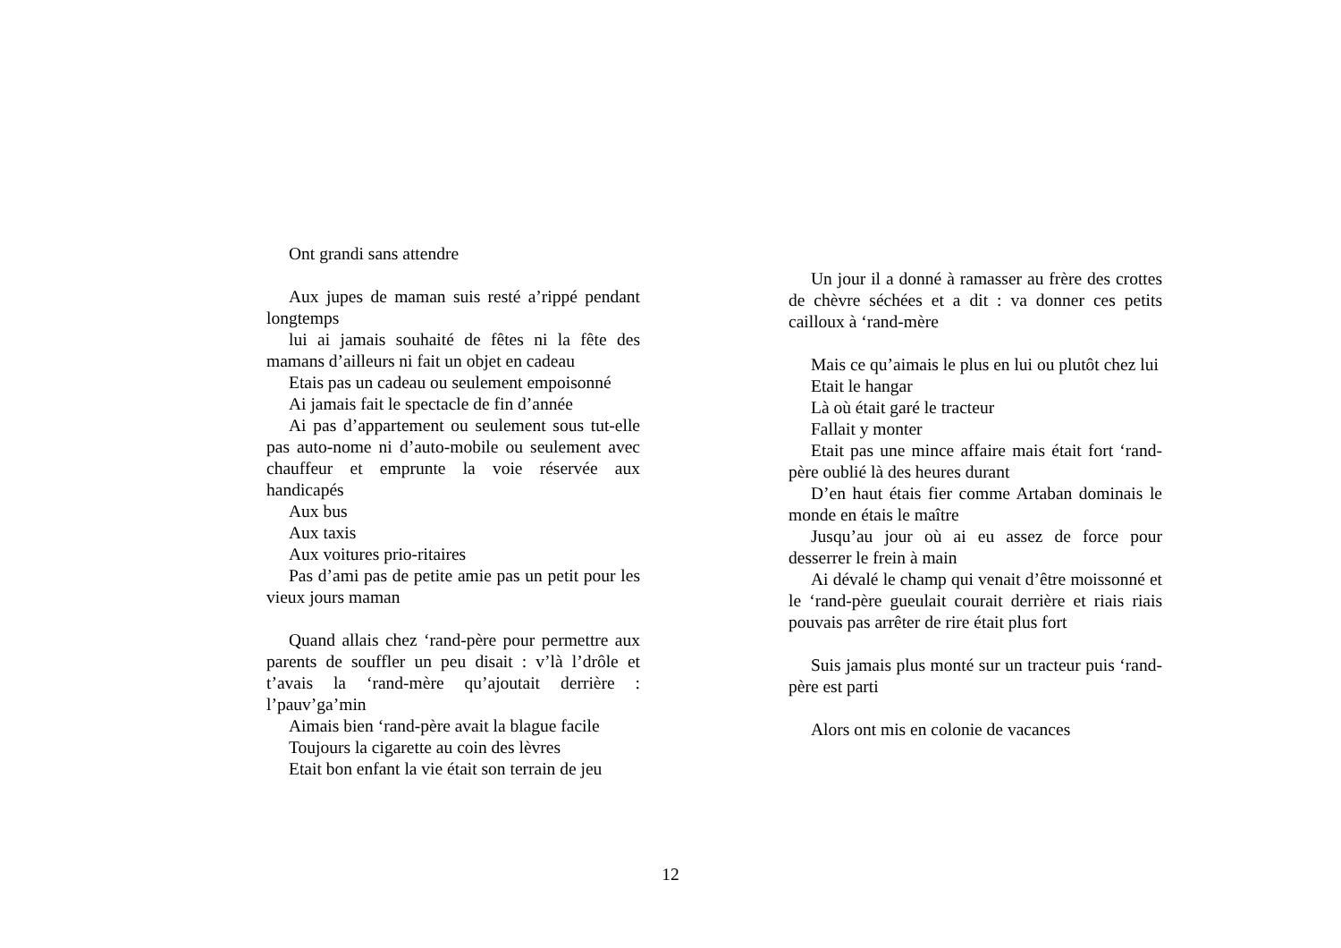Ont grandi sans attendre
Aux jupes de maman suis resté a’rippé pendant longtemps
lui ai jamais souhaité de fêtes ni la fête des mamans d’ailleurs ni fait un objet en cadeau
Etais pas un cadeau ou seulement empoisonné
Ai jamais fait le spectacle de fin d’année
Ai pas d’appartement ou seulement sous tut-elle pas auto-nome ni d’auto-mobile ou seulement avec chauffeur et emprunte la voie réservée aux handicapés
Aux bus
Aux taxis
Aux voitures prio-ritaires
Pas d’ami pas de petite amie pas un petit pour les vieux jours maman
Quand allais chez ‘rand-père pour permettre aux parents de souffler un peu disait : v’là l’drôle et t’avais la ‘rand-mère qu’ajoutait derrière : l’pauv’ga’min
Aimais bien ‘rand-père avait la blague facile
Toujours la cigarette au coin des lèvres
Etait bon enfant la vie était son terrain de jeu
Un jour il a donné à ramasser au frère des crottes de chèvre séchées et a dit : va donner ces petits cailloux à ‘rand-mère
Mais ce qu’aimais le plus en lui ou plutôt chez lui
Etait le hangar
Là où était garé le tracteur
Fallait y monter
Etait pas une mince affaire mais était fort ‘rand-père oublié là des heures durant
D’en haut étais fier comme Artaban dominais le monde en étais le maître
Jusqu’au jour où ai eu assez de force pour desserrer le frein à main
Ai dévalé le champ qui venait d’être moissonné et le ‘rand-père gueulait courait derrière et riais riais pouvais pas arrêter de rire était plus fort
Suis jamais plus monté sur un tracteur puis ‘rand-père est parti
Alors ont mis en colonie de vacances
12